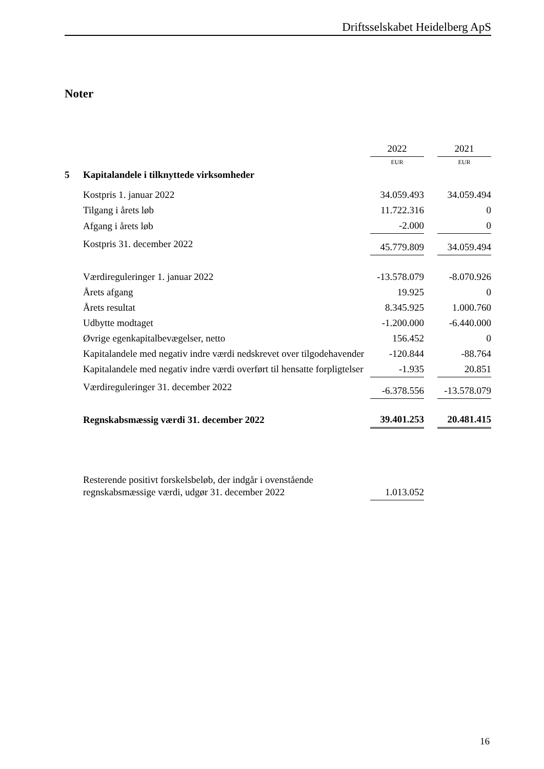Driftsselskabet Heidelberg ApS
Noter
| | | 2022 | | 2021 |
| | | EUR | | EUR |
| 5 | Kapitalandele i tilknyttede virksomheder | | | |
| | Kostpris 1. januar 2022 | 34.059.493 | | 34.059.494 |
| | Tilgang i årets løb | 11.722.316 | | 0 |
| | Afgang i årets løb | -2.000 | | 0 |
| | Kostpris 31. december 2022 | 45.779.809 | | 34.059.494 |
| | Værdireguleringer 1. januar 2022 | -13.578.079 | | -8.070.926 |
| | Årets afgang | 19.925 | | 0 |
| | Årets resultat | 8.345.925 | | 1.000.760 |
| | Udbytte modtaget | -1.200.000 | | -6.440.000 |
| | Øvrige egenkapitalbevægelser, netto | 156.452 | | 0 |
| | Kapitalandele med negativ indre værdi nedskrevet over tilgodehavender | -120.844 | | -88.764 |
| | Kapitalandele med negativ indre værdi overført til hensatte forpligtelser | -1.935 | | 20.851 |
| | Værdireguleringer 31. december 2022 | -6.378.556 | | -13.578.079 |
| | Regnskabsmæssig værdi 31. december 2022 | 39.401.253 | | 20.481.415 |
| | Resterende positivt forskelsbeløb, der indgår i ovenstående regnskabsmæssige værdi, udgør 31. december 2022 | 1.013.052 | | |
16